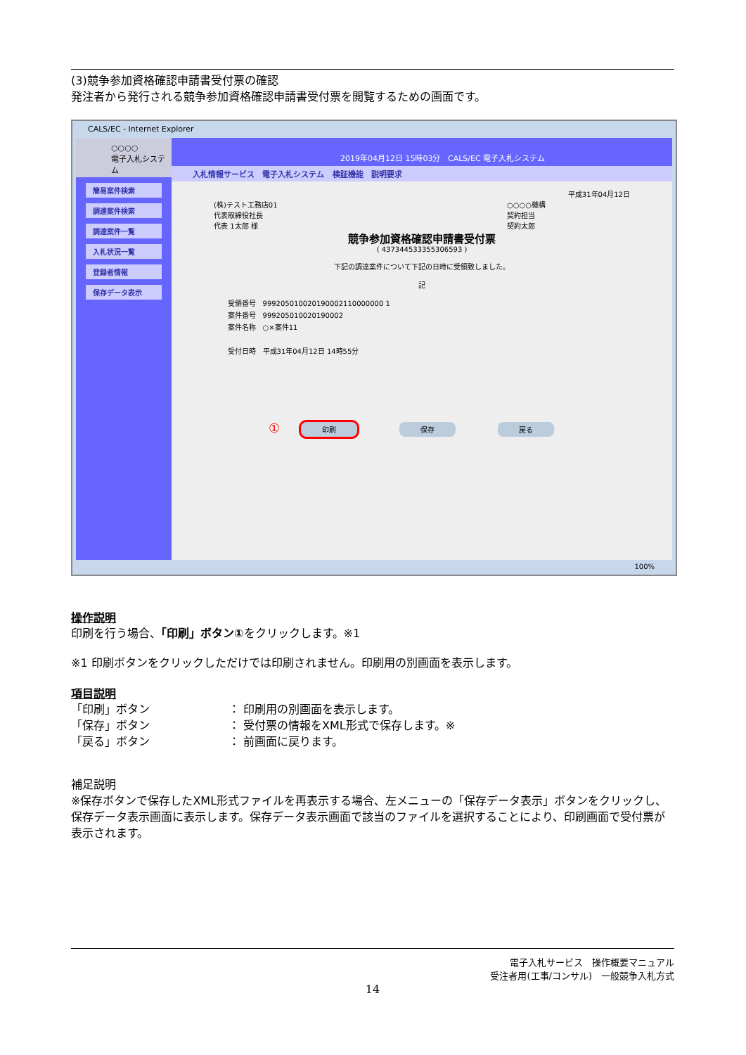(3)競争参加資格確認申請書受付票の確認
発注者から発行される競争参加資格確認申請書受付票を閲覧するための画面です。
CALS/EC - Internet Explorer
○○○○
電子入札システム
簡易案件検索
調達案件検索
調達案件一覧
入札状況一覧
登録者情報
保存データ表示
2019年04月12日 15時03分 CALS/EC 電子入札システム
入札情報サービス 電子入札システム 検証機能 説明要求
平成31年04月12日
(株)テスト工務店01
代表取締役社長
代表 1太郎 様
○○○○機構
契約担当
契約太郎
競争参加資格確認申請書受付票
( 437344533355306593 )
下記の調達案件について下記の日時に受領致しました。
記
受領番号 999205010020190002110000000 1
案件番号 999205010020190002
案件名称 ○×案件11
受付日時 平成31年04月12日 14時55分
① 印刷 保存 戻る
100%
操作説明
印刷を行う場合、「印刷」ボタン①をクリックします。※1
※1 印刷ボタンをクリックしただけでは印刷されません。印刷用の別画面を表示します。
項目説明
「印刷」ボタン　　　　　　　： 印刷用の別画面を表示します。
「保存」ボタン　　　　　　　： 受付票の情報をXML形式で保存します。※
「戻る」ボタン　　　　　　　： 前画面に戻ります。
補足説明
※保存ボタンで保存したXML形式ファイルを再表示する場合、左メニューの「保存データ表示」ボタンをクリックし、保存データ表示画面に表示します。保存データ表示画面で該当のファイルを選択することにより、印刷画面で受付票が表示されます。
電子入札サービス　操作概要マニュアル
受注者用(工事/コンサル)　一般競争入札方式
14